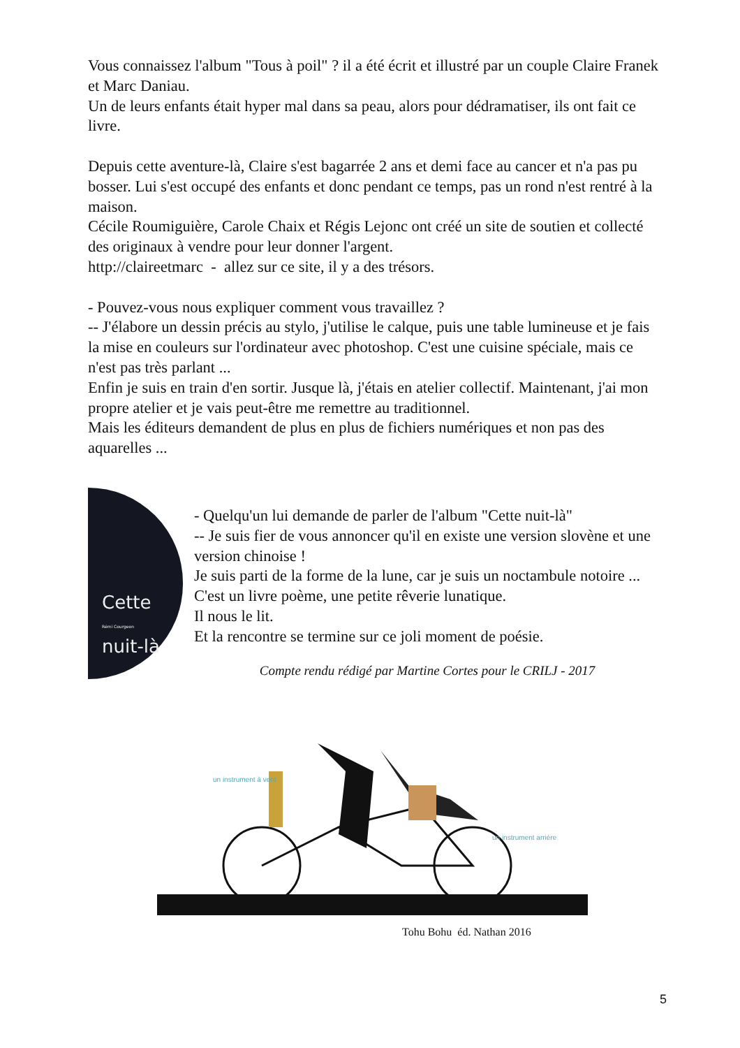Vous connaissez l'album "Tous à poil" ? il a été écrit et illustré par un couple Claire Franek et Marc Daniau.
Un de leurs enfants était hyper mal dans sa peau, alors pour dédramatiser, ils ont fait ce livre.
Depuis cette aventure-là, Claire s'est bagarrée 2 ans et demi face au cancer et n'a pas pu bosser. Lui s'est occupé des enfants et donc pendant ce temps, pas un rond n'est rentré à la maison.
Cécile Roumiguière, Carole Chaix et Régis Lejonc ont créé un site de soutien et collecté des originaux à vendre pour leur donner l'argent.
http://claireetmarc - allez sur ce site, il y a des trésors.
- Pouvez-vous nous expliquer comment vous travaillez ?
-- J'élabore un dessin précis au stylo, j'utilise le calque, puis une table lumineuse et je fais la mise en couleurs sur l'ordinateur avec photoshop. C'est une cuisine spéciale, mais ce n'est pas très parlant ...
Enfin je suis en train d'en sortir. Jusque là, j'étais en atelier collectif. Maintenant, j'ai mon propre atelier et je vais peut-être me remettre au traditionnel.
Mais les éditeurs demandent de plus en plus de fichiers numériques et non pas des aquarelles ...
Cette
Rémi Courgeon
nuit-là
- Quelqu'un lui demande de parler de l'album "Cette nuit-là"
-- Je suis fier de vous annoncer qu'il en existe une version slovène et une version chinoise !
Je suis parti de la forme de la lune, car je suis un noctambule notoire ... C'est un livre poème, une petite rêverie lunatique.
Il nous le lit.
Et la rencontre se termine sur ce joli moment de poésie.
Compte rendu rédigé par Martine Cortes pour le CRILJ - 2017
un instrument à vent
un instrument arrière
Tohu Bohu éd. Nathan 2016
5